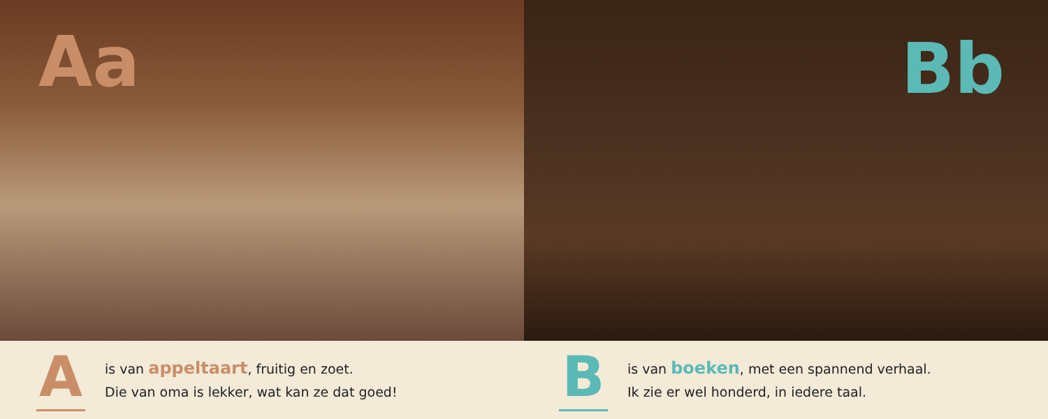Aa
Bb
A
is van appeltaart, fruitig en zoet.
Die van oma is lekker, wat kan ze dat goed!
B
is van boeken, met een spannend verhaal.
Ik zie er wel honderd, in iedere taal.